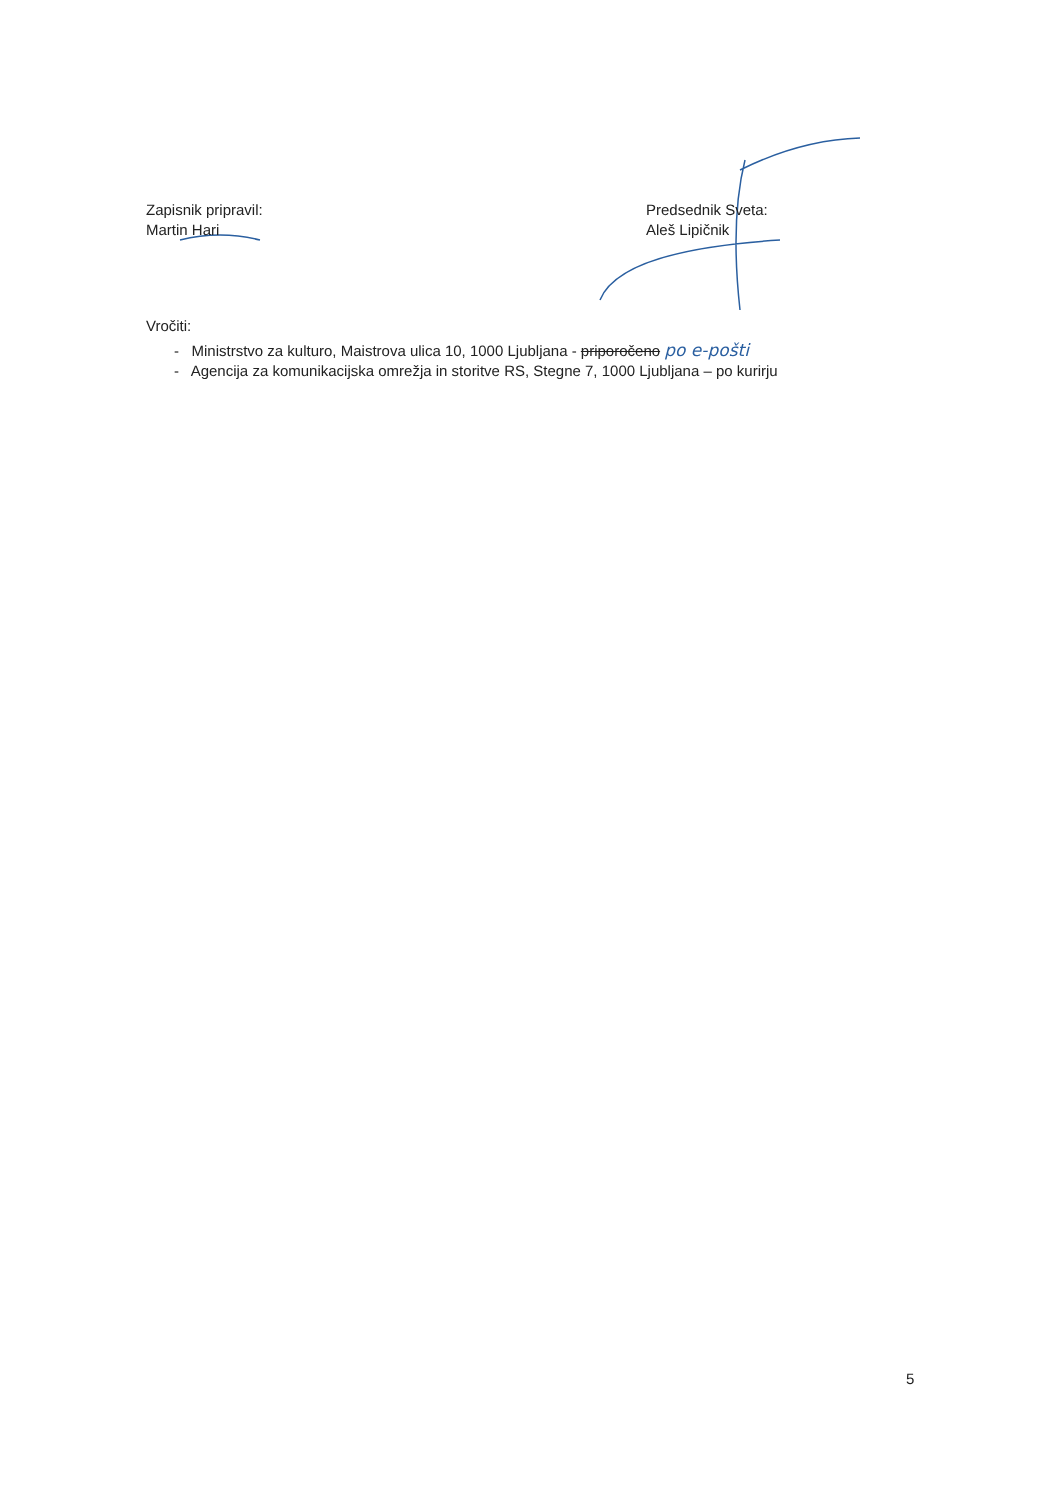Zapisnik pripravil:
Martin Hari
Predsednik Sveta:
Aleš Lipičnik
Vročiti:
- Ministrstvo za kulturo, Maistrova ulica 10, 1000 Ljubljana - priporočeno po e-pošti
- Agencija za komunikacijska omrežja in storitve RS, Stegne 7, 1000 Ljubljana – po kurirju
5